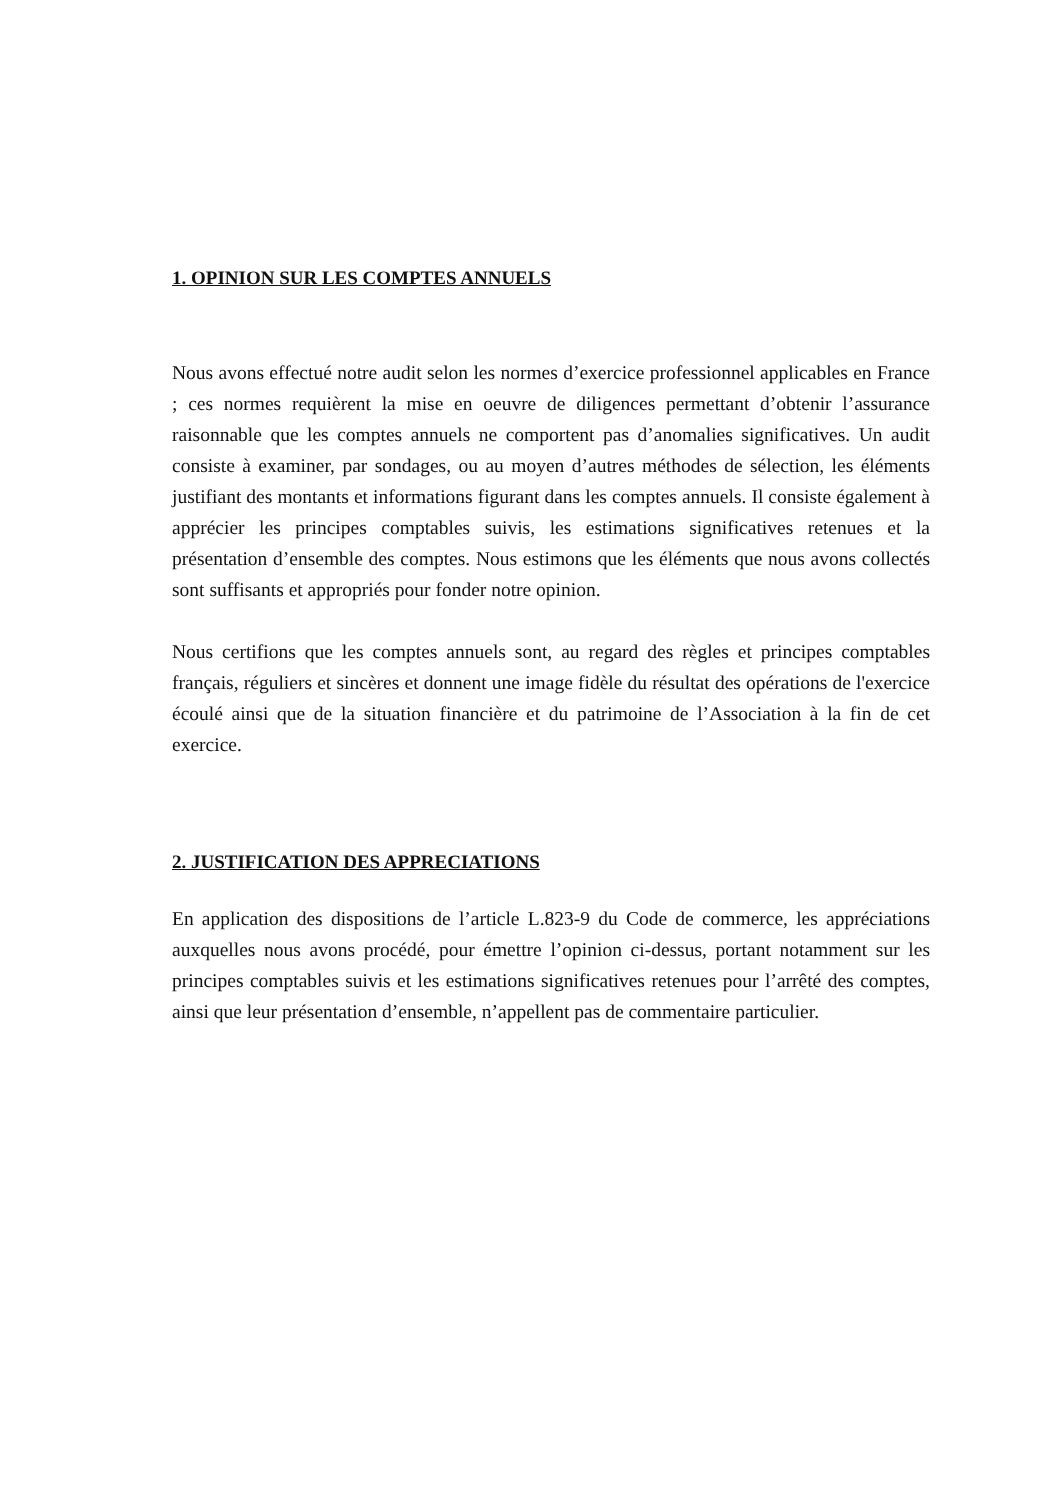1. OPINION SUR LES COMPTES ANNUELS
Nous avons effectué notre audit selon les normes d’exercice professionnel applicables en France ; ces normes requièrent la mise en oeuvre de diligences permettant d’obtenir l’assurance raisonnable que les comptes annuels ne comportent pas d’anomalies significatives. Un audit consiste à examiner, par sondages, ou au moyen d’autres méthodes de sélection, les éléments justifiant des montants et informations figurant dans les comptes annuels. Il consiste également à apprécier les principes comptables suivis, les estimations significatives retenues et la présentation d’ensemble des comptes. Nous estimons que les éléments que nous avons collectés sont suffisants et appropriés pour fonder notre opinion.
Nous certifions que les comptes annuels sont, au regard des règles et principes comptables français, réguliers et sincères et donnent une image fidèle du résultat des opérations de l'exercice écoulé ainsi que de la situation financière et du patrimoine de l’Association à la fin de cet exercice.
2. JUSTIFICATION DES APPRECIATIONS
En application des dispositions de l’article L.823-9 du Code de commerce, les appréciations auxquelles nous avons procédé, pour émettre l’opinion ci-dessus, portant notamment sur les principes comptables suivis et les estimations significatives retenues pour l’arrêté des comptes, ainsi que leur présentation d’ensemble, n’appellent pas de commentaire particulier.